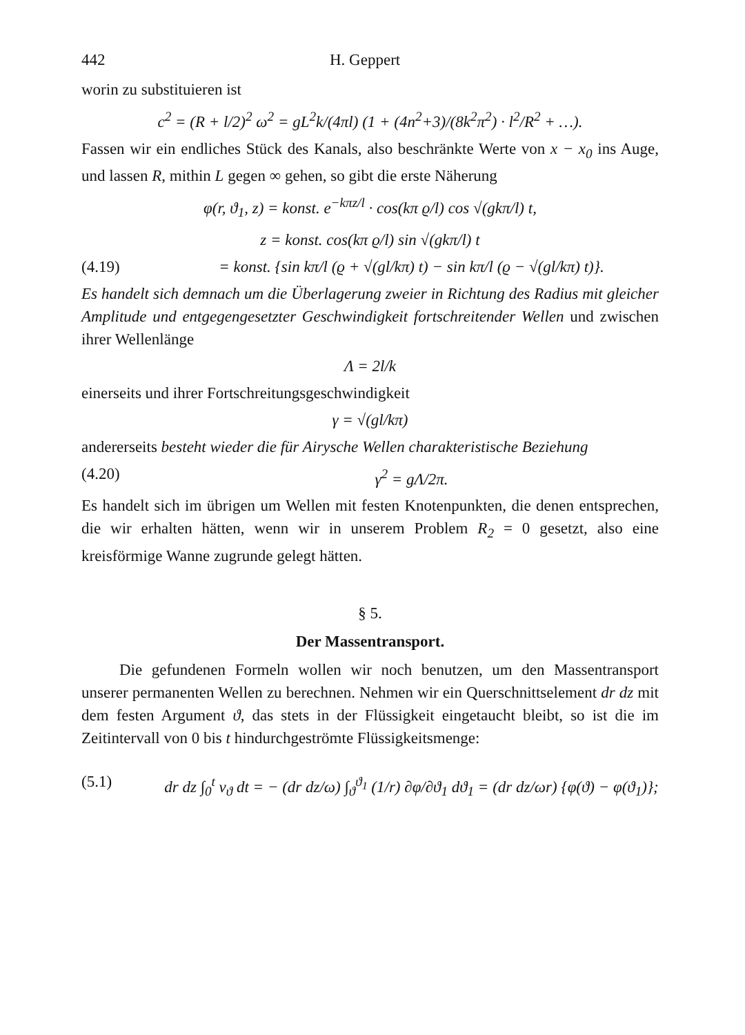442 H. Geppert
worin zu substituieren ist
c<sup>2</sup> = (R + l/2)<sup>2</sup> ω<sup>2</sup> = gL<sup>2</sup>k/(4πl) (1 + (4n<sup>2</sup>+3)/(8k<sup>2</sup>π<sup>2</sup>) · l<sup>2</sup>/R<sup>2</sup> + …).
Fassen wir ein endliches Stück des Kanals, also beschränkte Werte von x − x<sub>0</sub> ins Auge, und lassen R, mithin L gegen ∞ gehen, so gibt die erste Näherung
φ(r, ϑ<sub>1</sub>, z) = konst. e<sup>−kπz/l</sup> · cos(kπ ϱ/l) cos √(gkπ/l) t,
z = konst. cos(kπ ϱ/l) sin √(gkπ/l) t
(4.19) = konst. {sin kπ/l (ϱ + √(gl/kπ) t) − sin kπ/l (ϱ − √(gl/kπ) t)}.
Es handelt sich demnach um die Überlagerung zweier in Richtung des Radius mit gleicher Amplitude und entgegengesetzter Geschwindigkeit fortschreitender Wellen und zwischen ihrer Wellenlänge
Λ = 2l/k
einerseits und ihrer Fortschreitungsgeschwindigkeit
γ = √(gl/kπ)
andererseits besteht wieder die für Airysche Wellen charakteristische Beziehung
(4.20) γ<sup>2</sup> = gΛ/2π.
Es handelt sich im übrigen um Wellen mit festen Knotenpunkten, die denen entsprechen, die wir erhalten hätten, wenn wir in unserem Problem R<sub>2</sub> = 0 gesetzt, also eine kreisförmige Wanne zugrunde gelegt hätten.
§ 5.
Der Massentransport.
Die gefundenen Formeln wollen wir noch benutzen, um den Massentransport unserer permanenten Wellen zu berechnen. Nehmen wir ein Querschnittselement dr dz mit dem festen Argument ϑ, das stets in der Flüssigkeit eingetaucht bleibt, so ist die im Zeitintervall von 0 bis t hindurchgeströmte Flüssigkeitsmenge:
(5.1) dr dz ∫<sub>0</sub><sup>t</sup> v<sub>ϑ</sub> dt = − (dr dz/ω) ∫<sub>ϑ</sub><sup>ϑ<sub>1</sub></sup> (1/r) ∂φ/∂ϑ<sub>1</sub> dϑ<sub>1</sub> = (dr dz/ωr) {φ(ϑ) − φ(ϑ<sub>1</sub>)};